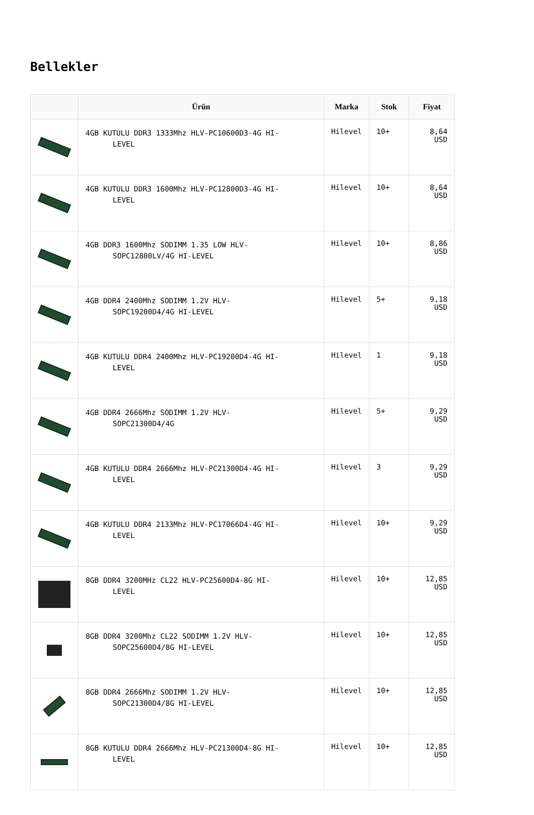Bellekler
| | Ürün | Marka | Stok | Fiyat |
| --- | --- | --- | --- | --- |
| | 4GB KUTULU DDR3 1333Mhz HLV-PC10600D3-4G HI- LEVEL | Hilevel | 10+ | 8,64 USD |
| | 4GB KUTULU DDR3 1600Mhz HLV-PC12800D3-4G HI- LEVEL | Hilevel | 10+ | 8,64 USD |
| | 4GB DDR3 1600Mhz SODIMM 1.35 LOW HLV- SOPC12800LV/4G HI-LEVEL | Hilevel | 10+ | 8,86 USD |
| | 4GB DDR4 2400Mhz SODIMM 1.2V HLV- SOPC19200D4/4G HI-LEVEL | Hilevel | 5+ | 9,18 USD |
| | 4GB KUTULU DDR4 2400Mhz HLV-PC19200D4-4G HI- LEVEL | Hilevel | 1 | 9,18 USD |
| | 4GB DDR4 2666Mhz SODIMM 1.2V HLV- SOPC21300D4/4G | Hilevel | 5+ | 9,29 USD |
| | 4GB KUTULU DDR4 2666Mhz HLV-PC21300D4-4G HI- LEVEL | Hilevel | 3 | 9,29 USD |
| | 4GB KUTULU DDR4 2133Mhz HLV-PC17066D4-4G HI- LEVEL | Hilevel | 10+ | 9,29 USD |
| | 8GB DDR4 3200MHz CL22 HLV-PC25600D4-8G HI- LEVEL | Hilevel | 10+ | 12,85 USD |
| | 8GB DDR4 3200Mhz CL22 SODIMM 1.2V HLV- SOPC25600D4/8G HI-LEVEL | Hilevel | 10+ | 12,85 USD |
| | 8GB DDR4 2666Mhz SODIMM 1.2V HLV- SOPC21300D4/8G HI-LEVEL | Hilevel | 10+ | 12,85 USD |
| | 8GB KUTULU DDR4 2666Mhz HLV-PC21300D4-8G HI- LEVEL | Hilevel | 10+ | 12,85 USD |